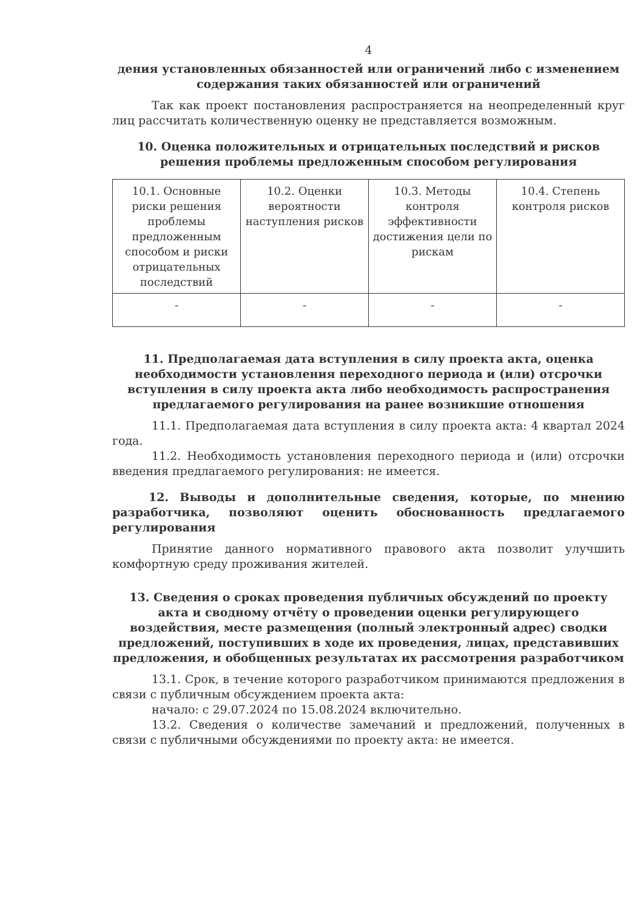4
дения установленных обязанностей или ограничений либо с изменением содержания таких обязанностей или ограничений
Так как проект постановления распространяется на неопределенный круг лиц рассчитать количественную оценку не представляется возможным.
10. Оценка положительных и отрицательных последствий и рисков решения проблемы предложенным способом регулирования
| 10.1. Основные риски решения проблемы предложенным способом и риски отрицательных последствий | 10.2. Оценки вероятности наступления рисков | 10.3. Методы контроля эффективности достижения цели по рискам | 10.4. Степень контроля рисков |
| --- | --- | --- | --- |
| - | - | - | - |
11. Предполагаемая дата вступления в силу проекта акта, оценка необходимости установления переходного периода и (или) отсрочки вступления в силу проекта акта либо необходимость распространения предлагаемого регулирования на ранее возникшие отношения
11.1. Предполагаемая дата вступления в силу проекта акта: 4 квартал 2024 года.
11.2. Необходимость установления переходного периода и (или) отсрочки введения предлагаемого регулирования: не имеется.
12. Выводы и дополнительные сведения, которые, по мнению разработчика, позволяют оценить обоснованность предлагаемого регулирования
Принятие данного нормативного правового акта позволит улучшить комфортную среду проживания жителей.
13. Сведения о сроках проведения публичных обсуждений по проекту акта и сводному отчёту о проведении оценки регулирующего воздействия, месте размещения (полный электронный адрес) сводки предложений, поступивших в ходе их проведения, лицах, представивших предложения, и обобщенных результатах их рассмотрения разработчиком
13.1. Срок, в течение которого разработчиком принимаются предложения в связи с публичным обсуждением проекта акта:
начало: с 29.07.2024 по 15.08.2024 включительно.
13.2. Сведения о количестве замечаний и предложений, полученных в связи с публичными обсуждениями по проекту акта: не имеется.